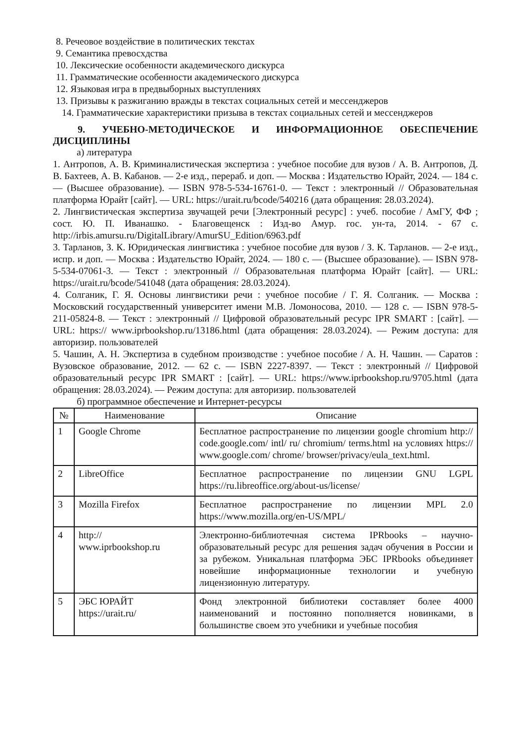8. Речеовое воздействие в политических текстах
9. Семантика превосхдства
10. Лексические особенности академического дискурса
11. Грамматические особенности академического дискурса
12. Языковая игра в предвыборных выступлениях
13. Призывы к разжиганию вражды в текстах социальных сетей и мессенджеров
14. Грамматические характеристики призыва в текстах социальных сетей и мессенджеров
9. УЧЕБНО-МЕТОДИЧЕСКОЕ И ИНФОРМАЦИОННОЕ ОБЕСПЕЧЕНИЕ ДИСЦИПЛИНЫ
а) литература
1. Антропов, А. В. Криминалистическая экспертиза : учебное пособие для вузов / А. В. Антропов, Д. В. Бахтеев, А. В. Кабанов. — 2-е изд., перераб. и доп. — Москва : Издательство Юрайт, 2024. — 184 с. — (Высшее образование). — ISBN 978-5-534-16761-0. — Текст : электронный // Образовательная платформа Юрайт [сайт]. — URL: https://urait.ru/bcode/540216 (дата обращения: 28.03.2024).
2. Лингвистическая экспертиза звучащей речи [Электронный ресурс] : учеб. пособие / АмГУ, ФФ ; сост. Ю. П. Иванашко. - Благовещенск : Изд-во Амур. гос. ун-та, 2014. - 67 с. http://irbis.amursu.ru/DigitalLibrary/AmurSU_Edition/6963.pdf
3. Тарланов, З. К. Юридическая лингвистика : учебное пособие для вузов / З. К. Тарланов. — 2-е изд., испр. и доп. — Москва : Издательство Юрайт, 2024. — 180 с. — (Высшее образование). — ISBN 978-5-534-07061-3. — Текст : электронный // Образовательная платформа Юрайт [сайт]. — URL: https://urait.ru/bcode/541048 (дата обращения: 28.03.2024).
4. Солганик, Г. Я. Основы лингвистики речи : учебное пособие / Г. Я. Солганик. — Москва : Московский государственный университет имени М.В. Ломоносова, 2010. — 128 с. — ISBN 978-5-211-05824-8. — Текст : электронный // Цифровой образовательный ресурс IPR SMART : [сайт]. — URL: https:// www.iprbookshop.ru/13186.html (дата обращения: 28.03.2024). — Режим доступа: для авторизир. пользователей
5. Чашин, А. Н. Экспертиза в судебном производстве : учебное пособие / А. Н. Чашин. — Саратов : Вузовское образование, 2012. — 62 с. — ISBN 2227-8397. — Текст : электронный // Цифровой образовательный ресурс IPR SMART : [сайт]. — URL: https://www.iprbookshop.ru/9705.html (дата обращения: 28.03.2024). — Режим доступа: для авторизир. пользователей
б) программное обеспечение и Интернет-ресурсы
| № | Наименование | Описание |
| --- | --- | --- |
| 1 | Google Chrome | Бесплатное распространение по лицензии google chromium http:// code.google.com/ intl/ ru/ chromium/ terms.html на условиях https:// www.google.com/ chrome/ browser/privacy/eula_text.html. |
| 2 | LibreOffice | Бесплатное распространение по лицензии GNU LGPL https://ru.libreoffice.org/about-us/license/ |
| 3 | Mozilla Firefox | Бесплатное распространение по лицензии MPL 2.0 https://www.mozilla.org/en-US/MPL/ |
| 4 | http:// www.iprbookshop.ru | Электронно-библиотечная система IPRbooks – научно-образовательный ресурс для решения задач обучения в России и за рубежом. Уникальная платформа ЭБС IPRbooks объединяет новейшие информационные технологии и учебную лицензионную литературу. |
| 5 | ЭБС ЮРАЙТ https://urait.ru/ | Фонд электронной библиотеки составляет более 4000 наименований и постоянно пополняется новинками, в большинстве своем это учебники и учебные пособия |